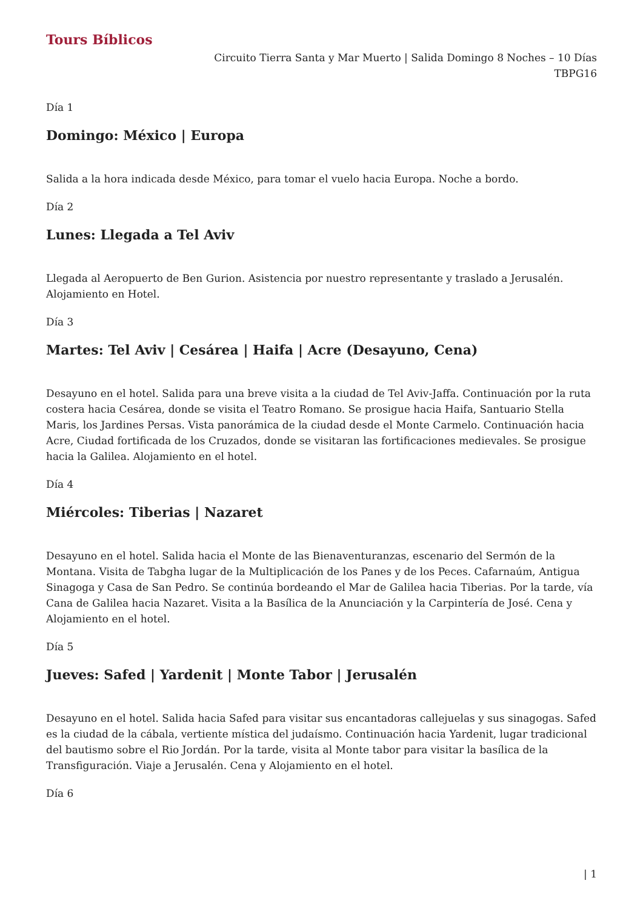Tours Bíblicos
Circuito Tierra Santa y Mar Muerto | Salida Domingo 8 Noches – 10 Días
TBPG16
Día 1
Domingo: México | Europa
Salida a la hora indicada desde México, para tomar el vuelo hacia Europa. Noche a bordo.
Día 2
Lunes: Llegada a Tel Aviv
Llegada al Aeropuerto de Ben Gurion. Asistencia por nuestro representante y traslado a Jerusalén. Alojamiento en Hotel.
Día 3
Martes: Tel Aviv | Cesárea | Haifa | Acre (Desayuno, Cena)
Desayuno en el hotel. Salida para una breve visita a la ciudad de Tel Aviv-Jaffa. Continuación por la ruta costera hacia Cesárea, donde se visita el Teatro Romano. Se prosigue hacia Haifa, Santuario Stella Maris, los Jardines Persas. Vista panorámica de la ciudad desde el Monte Carmelo. Continuación hacia Acre, Ciudad fortificada de los Cruzados, donde se visitaran las fortificaciones medievales. Se prosigue hacia la Galilea. Alojamiento en el hotel.
Día 4
Miércoles: Tiberias | Nazaret
Desayuno en el hotel. Salida hacia el Monte de las Bienaventuranzas, escenario del Sermón de la Montana. Visita de Tabgha lugar de la Multiplicación de los Panes y de los Peces. Cafarnaúm, Antigua Sinagoga y Casa de San Pedro. Se continúa bordeando el Mar de Galilea hacia Tiberias. Por la tarde, vía Cana de Galilea hacia Nazaret. Visita a la Basílica de la Anunciación y la Carpintería de José. Cena y Alojamiento en el hotel.
Día 5
Jueves: Safed | Yardenit | Monte Tabor | Jerusalén
Desayuno en el hotel. Salida hacia Safed para visitar sus encantadoras callejuelas y sus sinagogas. Safed es la ciudad de la cábala, vertiente mística del judaísmo. Continuación hacia Yardenit, lugar tradicional del bautismo sobre el Rio Jordán. Por la tarde, visita al Monte tabor para visitar la basílica de la Transfiguración. Viaje a Jerusalén. Cena y Alojamiento en el hotel.
Día 6
| 1